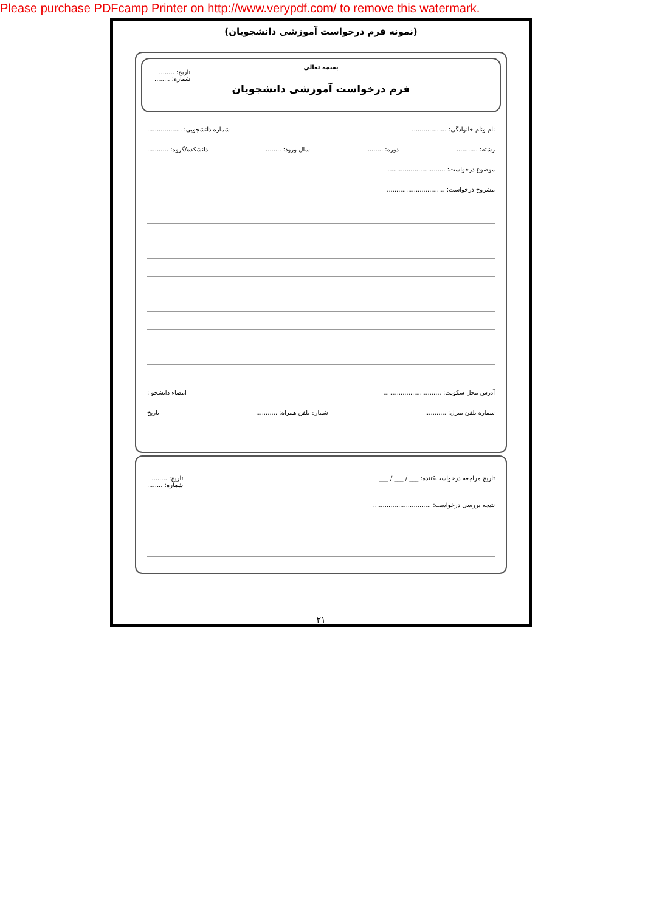Please purchase PDFcamp Printer on http://www.verypdf.com/ to remove this watermark.
(نمونه فرم درخواست آموزشی دانشجویان)
بسمه تعالی
تاریخ: ........
شماره: ........
فرم درخواست آموزشی دانشجویان
نام ونام خانوادگی: .................. شماره دانشجویی: ..................
رشته: ........... دوره: ........ سال ورود: ........ دانشکده/گروه: ...........
موضوع درخواست: ..............................
مشروح درخواست: ..............................
آدرس محل سکونت: .............................. امضاء دانشجو :
شماره تلفن منزل: ........... شماره تلفن همراه: ........... تاریخ
تاریخ مراجعه درخواست‌کننده: ___ / ___ / ___ تاریخ: ........
شماره: ........
نتیجه بررسی درخواست: ..............................
۲۱